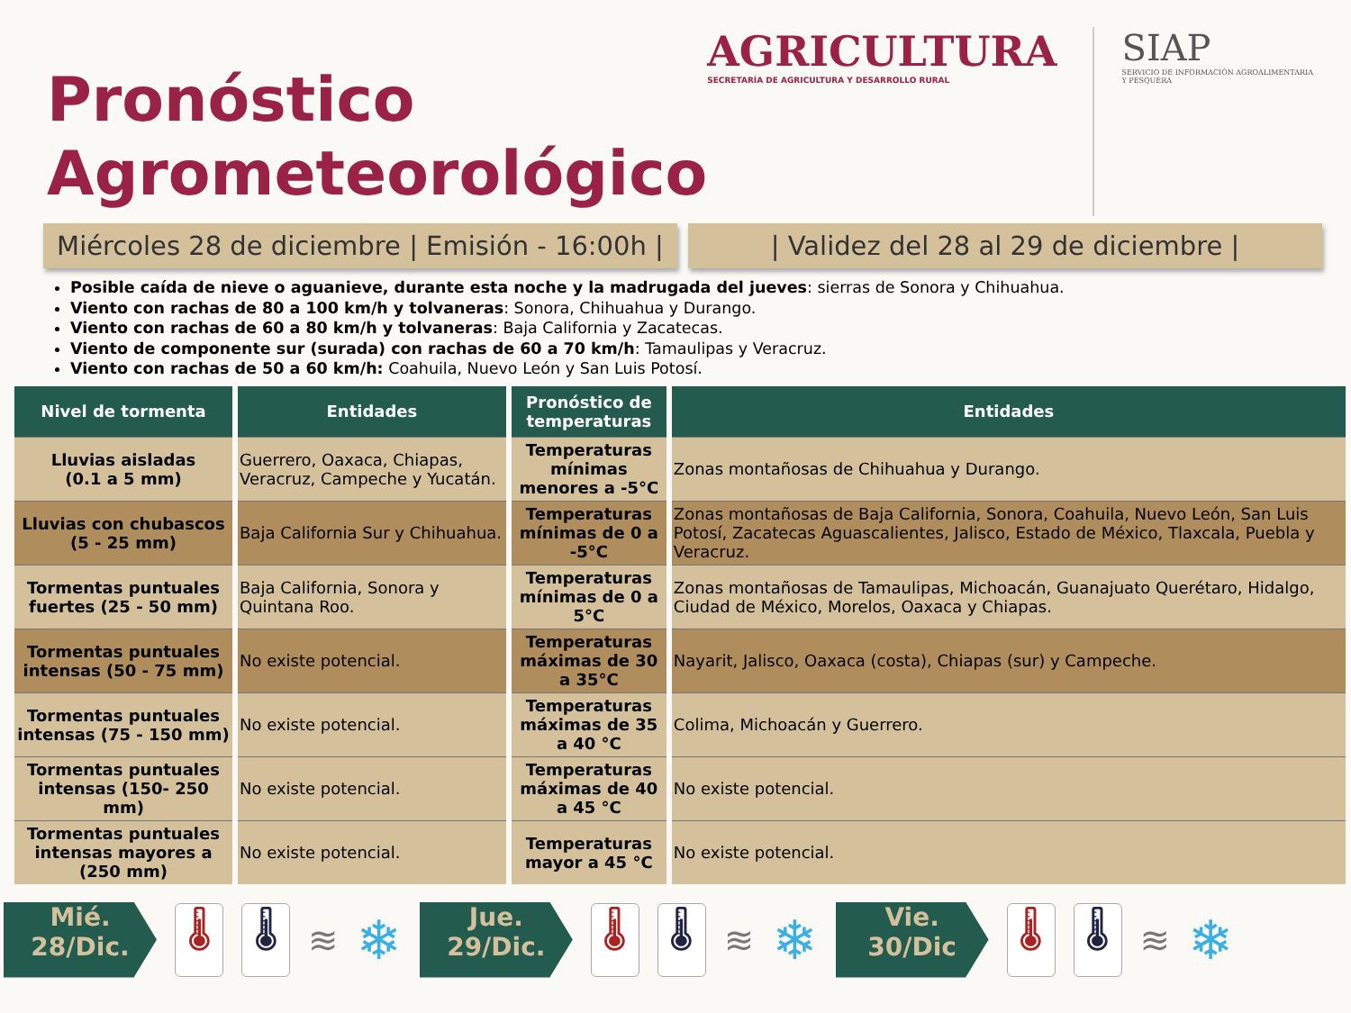Pronóstico
Agrometeorológico
AGRICULTURA
SECRETARÍA DE AGRICULTURA Y DESARROLLO RURAL
SIAP
SERVICIO DE INFORMACIÓN AGROALIMENTARIA Y PESQUERA
Miércoles 28 de diciembre | Emisión - 16:00h |
| Validez del 28 al 29 de diciembre |
Posible caída de nieve o aguanieve, durante esta noche y la madrugada del jueves: sierras de Sonora y Chihuahua.
Viento con rachas de 80 a 100 km/h y tolvaneras: Sonora, Chihuahua y Durango.
Viento con rachas de 60 a 80 km/h y tolvaneras: Baja California y Zacatecas.
Viento de componente sur (surada) con rachas de 60 a 70 km/h: Tamaulipas y Veracruz.
Viento con rachas de 50 a 60 km/h: Coahuila, Nuevo León y San Luis Potosí.
| Nivel de tormenta | Entidades | Pronóstico de temperaturas | Entidades |
| --- | --- | --- | --- |
| Lluvias aisladas (0.1 a 5 mm) | Guerrero, Oaxaca, Chiapas, Veracruz, Campeche y Yucatán. | Temperaturas mínimas menores a -5°C | Zonas montañosas de Chihuahua y Durango. |
| Lluvias con chubascos (5 - 25 mm) | Baja California Sur y Chihuahua. | Temperaturas mínimas de 0 a -5°C | Zonas montañosas de Baja California, Sonora, Coahuila, Nuevo León, San Luis Potosí, Zacatecas Aguascalientes, Jalisco, Estado de México, Tlaxcala, Puebla y Veracruz. |
| Tormentas puntuales fuertes (25 - 50 mm) | Baja California, Sonora y Quintana Roo. | Temperaturas mínimas de 0 a 5°C | Zonas montañosas de Tamaulipas, Michoacán, Guanajuato Querétaro, Hidalgo, Ciudad de México, Morelos, Oaxaca y Chiapas. |
| Tormentas puntuales intensas (50 - 75 mm) | No existe potencial. | Temperaturas máximas de 30 a 35°C | Nayarit, Jalisco, Oaxaca (costa), Chiapas (sur) y Campeche. |
| Tormentas puntuales intensas (75 - 150 mm) | No existe potencial. | Temperaturas máximas de 35 a 40 °C | Colima, Michoacán y Guerrero. |
| Tormentas puntuales intensas (150- 250 mm) | No existe potencial. | Temperaturas máximas de 40 a 45 °C | No existe potencial. |
| Tormentas puntuales intensas mayores a (250 mm) | No existe potencial. | Temperaturas mayor a 45 °C | No existe potencial. |
Mié.
28/Dic.
🌡 🌡
≋
❄
Jue.
29/Dic.
🌡 🌡
≋
❄
Vie.
30/Dic
🌡 🌡
≋
❄